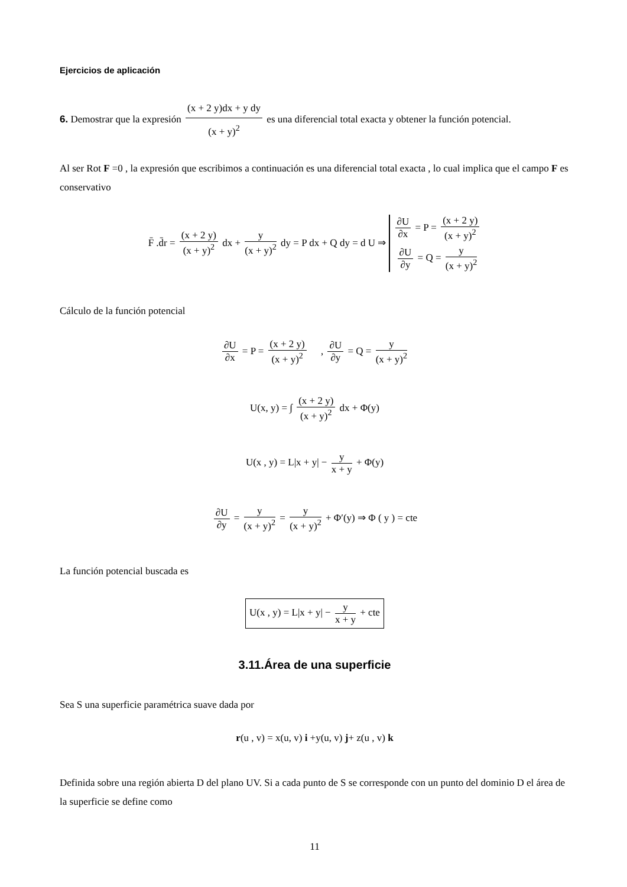Ejercicios de aplicación
6. Demostrar que la expresión (x + 2 y)dx + y dy (x + y)<sup>2</sup> es una diferencial total exacta y obtener la función potencial.
Al ser Rot F =0 , la expresión que escribimos a continuación es una diferencial total exacta , lo cual implica que el campo F es conservativo
F̄ .d̄r = (x + 2 y) (x + y)<sup>2</sup> dx + y (x + y)<sup>2</sup> dy = P dx + Q dy = d U ⇒ ∂U ∂x = P = (x + 2 y) (x + y)<sup>2</sup> ∂U ∂y = Q = y (x + y)<sup>2</sup>
Cálculo de la función potencial
∂U ∂x = P = (x + 2 y) (x + y)<sup>2</sup> , ∂U ∂y = Q = y (x + y)<sup>2</sup>
U(x, y) = ∫ (x + 2 y) (x + y)<sup>2</sup> dx + Φ(y)
U(x , y) = L|x + y| − y x + y + Φ(y)
∂U ∂y = y (x + y)<sup>2</sup> = y (x + y)<sup>2</sup> + Φ′(y) ⇒ Φ ( y ) = cte
La función potencial buscada es
U(x , y) = L|x + y| − y x + y + cte
3.11.Área de una superficie
Sea S una superficie paramétrica suave dada por
r(u , v) = x(u, v) i +y(u, v) j+ z(u , v) k
Definida sobre una región abierta D del plano UV. Si a cada punto de S se corresponde con un punto del dominio D el área de la superficie se define como
11